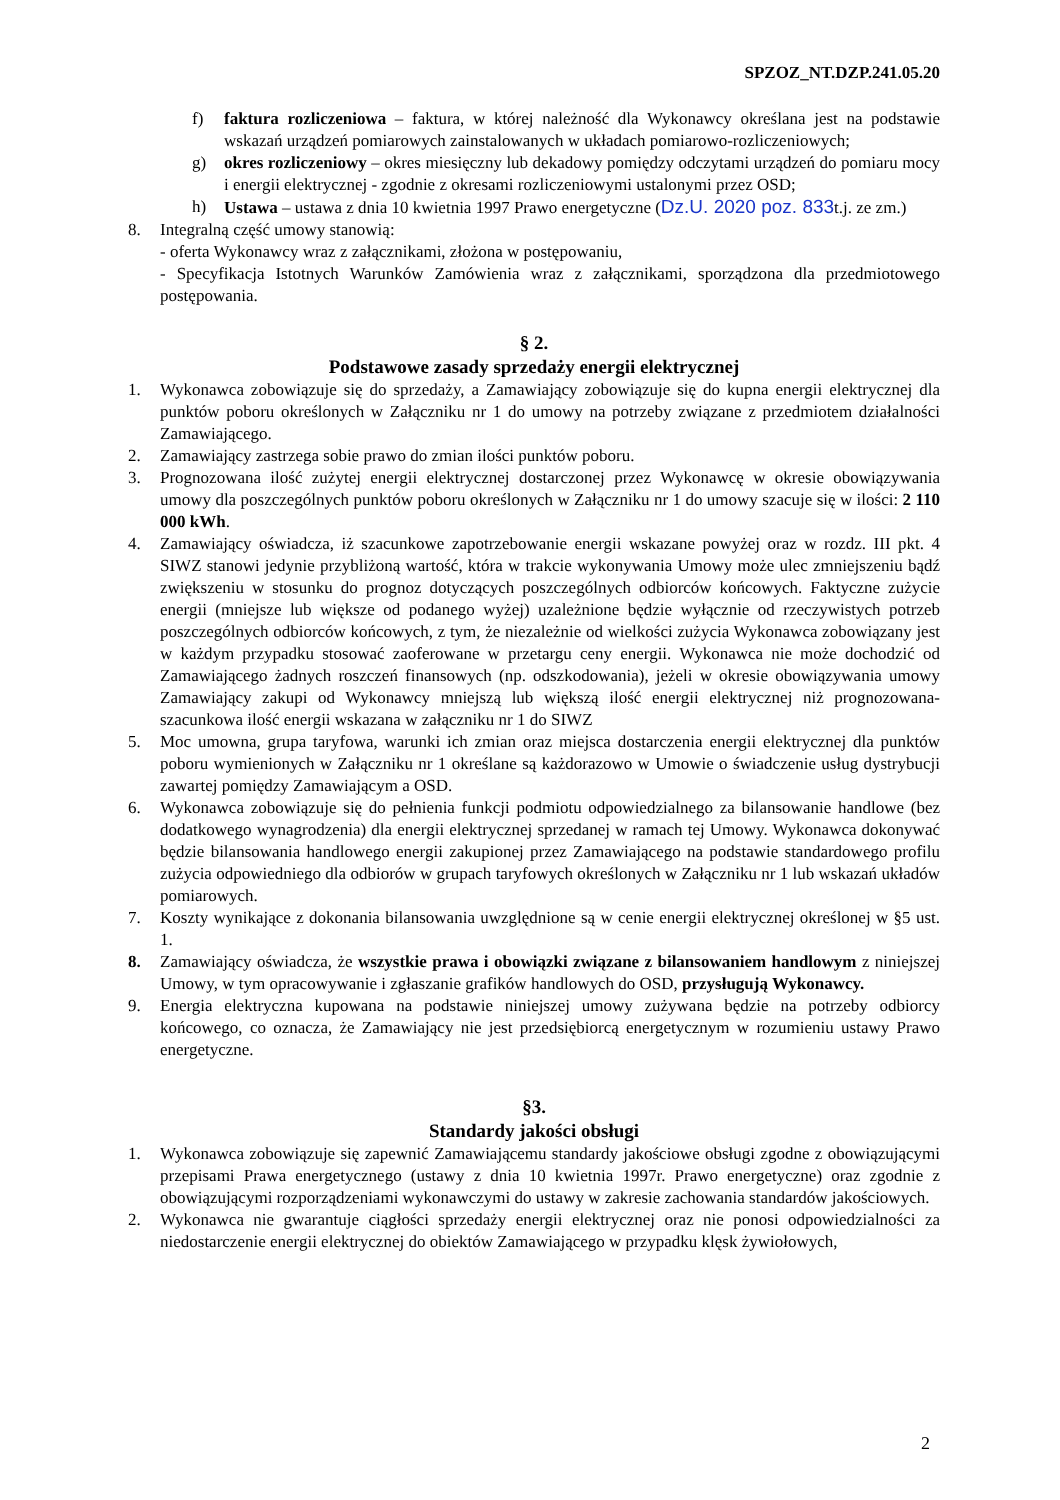SPZOZ_NT.DZP.241.05.20
f) faktura rozliczeniowa – faktura, w której należność dla Wykonawcy określana jest na podstawie wskazań urządzeń pomiarowych zainstalowanych w układach pomiarowo-rozliczeniowych;
g) okres rozliczeniowy – okres miesięczny lub dekadowy pomiędzy odczytami urządzeń do pomiaru mocy i energii elektrycznej - zgodnie z okresami rozliczeniowymi ustalonymi przez OSD;
h) Ustawa – ustawa z dnia 10 kwietnia 1997 Prawo energetyczne (Dz.U. 2020 poz. 833t.j. ze zm.)
8. Integralną część umowy stanowią:
- oferta Wykonawcy wraz z załącznikami, złożona w postępowaniu,
- Specyfikacja Istotnych Warunków Zamówienia wraz z załącznikami, sporządzona dla przedmiotowego postępowania.
§ 2.
Podstawowe zasady sprzedaży energii elektrycznej
1. Wykonawca zobowiązuje się do sprzedaży, a Zamawiający zobowiązuje się do kupna energii elektrycznej dla punktów poboru określonych w Załączniku nr 1 do umowy na potrzeby związane z przedmiotem działalności Zamawiającego.
2. Zamawiający zastrzega sobie prawo do zmian ilości punktów poboru.
3. Prognozowana ilość zużytej energii elektrycznej dostarczonej przez Wykonawcę w okresie obowiązywania umowy dla poszczególnych punktów poboru określonych w Załączniku nr 1 do umowy szacuje się w ilości: 2 110 000 kWh.
4. Zamawiający oświadcza, iż szacunkowe zapotrzebowanie energii wskazane powyżej oraz w rozdz. III pkt. 4 SIWZ stanowi jedynie przybliżoną wartość, która w trakcie wykonywania Umowy może ulec zmniejszeniu bądź zwiększeniu w stosunku do prognoz dotyczących poszczególnych odbiorców końcowych. Faktyczne zużycie energii (mniejsze lub większe od podanego wyżej) uzależnione będzie wyłącznie od rzeczywistych potrzeb poszczególnych odbiorców końcowych, z tym, że niezależnie od wielkości zużycia Wykonawca zobowiązany jest w każdym przypadku stosować zaoferowane w przetargu ceny energii. Wykonawca nie może dochodzić od Zamawiającego żadnych roszczeń finansowych (np. odszkodowania), jeżeli w okresie obowiązywania umowy Zamawiający zakupi od Wykonawcy mniejszą lub większą ilość energii elektrycznej niż prognozowana- szacunkowa ilość energii wskazana w załączniku nr 1 do SIWZ
5. Moc umowna, grupa taryfowa, warunki ich zmian oraz miejsca dostarczenia energii elektrycznej dla punktów poboru wymienionych w Załączniku nr 1 określane są każdorazowo w Umowie o świadczenie usług dystrybucji zawartej pomiędzy Zamawiającym a OSD.
6. Wykonawca zobowiązuje się do pełnienia funkcji podmiotu odpowiedzialnego za bilansowanie handlowe (bez dodatkowego wynagrodzenia) dla energii elektrycznej sprzedanej w ramach tej Umowy. Wykonawca dokonywać będzie bilansowania handlowego energii zakupionej przez Zamawiającego na podstawie standardowego profilu zużycia odpowiedniego dla odbiorów w grupach taryfowych określonych w Załączniku nr 1 lub wskazań układów pomiarowych.
7. Koszty wynikające z dokonania bilansowania uwzględnione są w cenie energii elektrycznej określonej w §5 ust. 1.
8. Zamawiający oświadcza, że wszystkie prawa i obowiązki związane z bilansowaniem handlowym z niniejszej Umowy, w tym opracowywanie i zgłaszanie grafików handlowych do OSD, przysługują Wykonawcy.
9. Energia elektryczna kupowana na podstawie niniejszej umowy zużywana będzie na potrzeby odbiorcy końcowego, co oznacza, że Zamawiający nie jest przedsiębiorcą energetycznym w rozumieniu ustawy Prawo energetyczne.
§3.
Standardy jakości obsługi
1. Wykonawca zobowiązuje się zapewnić Zamawiającemu standardy jakościowe obsługi zgodne z obowiązującymi przepisami Prawa energetycznego (ustawy z dnia 10 kwietnia 1997r. Prawo energetyczne) oraz zgodnie z obowiązującymi rozporządzeniami wykonawczymi do ustawy w zakresie zachowania standardów jakościowych.
2. Wykonawca nie gwarantuje ciągłości sprzedaży energii elektrycznej oraz nie ponosi odpowiedzialności za niedostarczenie energii elektrycznej do obiektów Zamawiającego w przypadku klęsk żywiołowych,
2